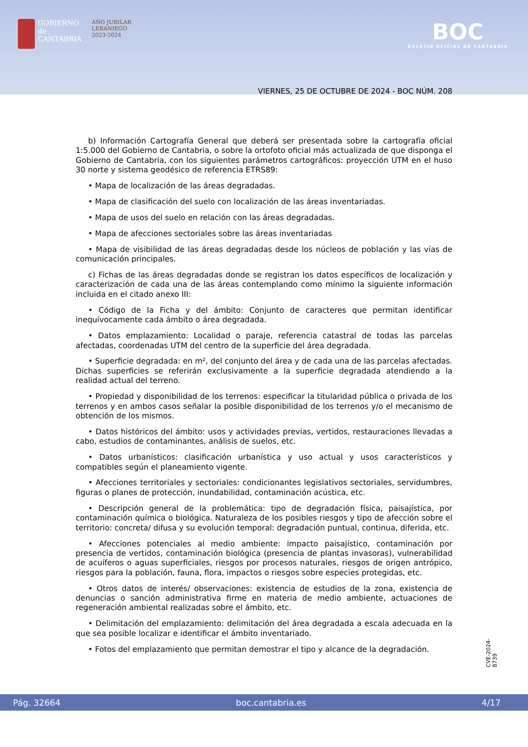GOBIERNO
de
CANTABRIA
AÑO JUBILAR
LEBANIEGO
2023·2024
BOC
BOLETÍN OFICIAL DE CANTABRIA
VIERNES, 25 DE OCTUBRE DE 2024 - BOC NÚM. 208
b) Información Cartografía General que deberá ser presentada sobre la cartografía oficial 1:5.000 del Gobierno de Cantabria, o sobre la ortofoto oficial más actualizada de que disponga el Gobierno de Cantabria, con los siguientes parámetros cartográficos: proyección UTM en el huso 30 norte y sistema geodésico de referencia ETRS89:
• Mapa de localización de las áreas degradadas.
• Mapa de clasificación del suelo con localización de las áreas inventariadas.
• Mapa de usos del suelo en relación con las áreas degradadas.
• Mapa de afecciones sectoriales sobre las áreas inventariadas
• Mapa de visibilidad de las áreas degradadas desde los núcleos de población y las vías de comunicación principales.
c) Fichas de las áreas degradadas donde se registran los datos específicos de localización y caracterización de cada una de las áreas contemplando como mínimo la siguiente información incluida en el citado anexo III:
• Código de la Ficha y del ámbito: Conjunto de caracteres que permitan identificar inequívocamente cada ámbito o área degradada.
• Datos emplazamiento: Localidad o paraje, referencia catastral de todas las parcelas afectadas, coordenadas UTM del centro de la superficie del área degradada.
• Superficie degradada: en m², del conjunto del área y de cada una de las parcelas afectadas. Dichas superficies se referirán exclusivamente a la superficie degradada atendiendo a la realidad actual del terreno.
• Propiedad y disponibilidad de los terrenos: especificar la titularidad pública o privada de los terrenos y en ambos casos señalar la posible disponibilidad de los terrenos y/o el mecanismo de obtención de los mismos.
• Datos históricos del ámbito: usos y actividades previas, vertidos, restauraciones llevadas a cabo, estudios de contaminantes, análisis de suelos, etc.
• Datos urbanísticos: clasificación urbanística y uso actual y usos característicos y compatibles según el planeamiento vigente.
• Afecciones territoriales y sectoriales: condicionantes legislativos sectoriales, servidumbres, figuras o planes de protección, inundabilidad, contaminación acústica, etc.
• Descripción general de la problemática: tipo de degradación física, paisajística, por contaminación química o biológica. Naturaleza de los posibles riesgos y tipo de afección sobre el territorio: concreta/ difusa y su evolución temporal: degradación puntual, continua, diferida, etc.
• Afecciones potenciales al medio ambiente: impacto paisajístico, contaminación por presencia de vertidos, contaminación biológica (presencia de plantas invasoras), vulnerabilidad de acuíferos o aguas superficiales, riesgos por procesos naturales, riesgos de origen antrópico, riesgos para la población, fauna, flora, impactos o riesgos sobre especies protegidas, etc.
• Otros datos de interés/ observaciones: existencia de estudios de la zona, existencia de denuncias o sanción administrativa firme en materia de medio ambiente, actuaciones de regeneración ambiental realizadas sobre el ámbito, etc.
• Delimitación del emplazamiento: delimitación del área degradada a escala adecuada en la que sea posible localizar e identificar el ámbito inventariado.
• Fotos del emplazamiento que permitan demostrar el tipo y alcance de la degradación.
CVE-2024-8739
Pág. 32664 boc.cantabria.es 4/17